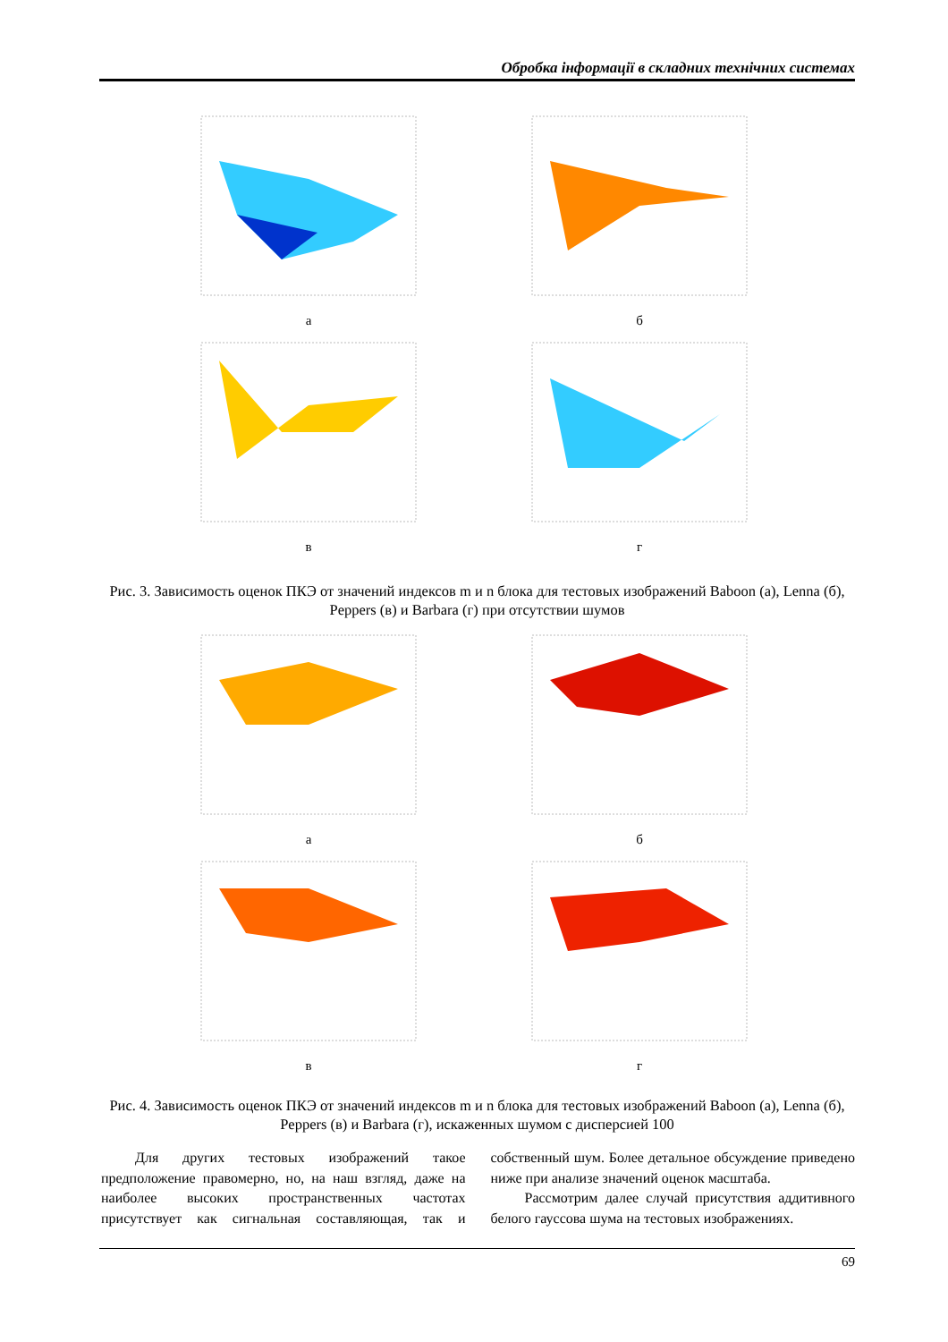Обробка інформації в складних технічних системах
а
б
в
г
Рис. 3. Зависимость оценок ПКЭ от значений индексов m и n блока для тестовых изображений Baboon (а), Lenna (б), Peppers (в) и Barbara (г) при отсутствии шумов
а
б
в
г
Рис. 4. Зависимость оценок ПКЭ от значений индексов m и n блока для тестовых изображений Baboon (а), Lenna (б), Peppers (в) и Barbara (г), искаженных шумом с дисперсией 100
Для других тестовых изображений такое предположение правомерно, но, на наш взгляд, даже на наиболее высоких пространственных частотах присутствует как сигнальная составляющая, так и собственный шум. Более детальное обсуждение приведено ниже при анализе значений оценок масштаба.
Рассмотрим далее случай присутствия аддитивного белого гауссова шума на тестовых изображениях.
69